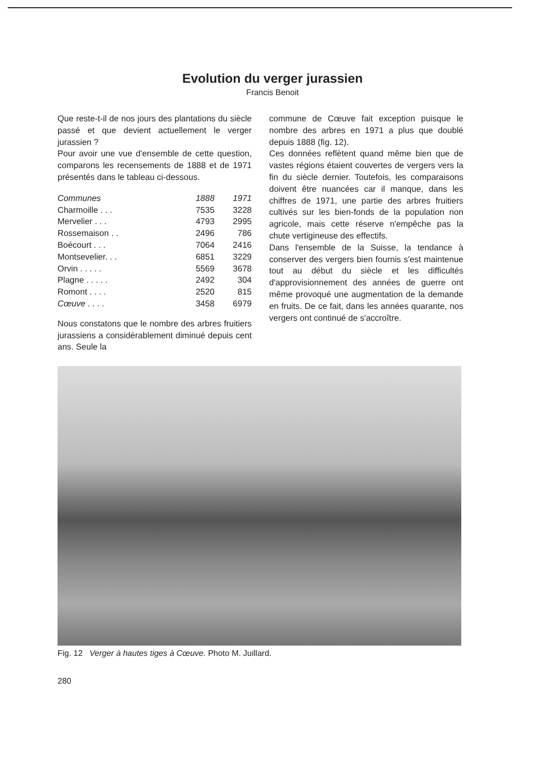Evolution du verger jurassien
Francis Benoit
Que reste-t-il de nos jours des plantations du siècle passé et que devient actuellement le verger jurassien ?
Pour avoir une vue d'ensemble de cette question, comparons les recensements de 1888 et de 1971 présentés dans le tableau ci-dessous.
| Communes | 1888 | 1971 |
| --- | --- | --- |
| Charmoille . . . | 7535 | 3228 |
| Mervelier . . . | 4793 | 2995 |
| Rossemaison . . | 2496 | 786 |
| Boécourt . . . | 7064 | 2416 |
| Montsevelier. . . | 6851 | 3229 |
| Orvin . . . . . | 5569 | 3678 |
| Plagne . . . . . | 2492 | 304 |
| Romont . . . . | 2520 | 815 |
| Cœuve . . . . | 3458 | 6979 |
Nous constatons que le nombre des arbres fruitiers jurassiens a considérablement diminué depuis cent ans. Seule la
commune de Cœuve fait exception puisque le nombre des arbres en 1971 a plus que doublé depuis 1888 (fig. 12).
Ces données reflètent quand même bien que de vastes régions étaient couvertes de vergers vers la fin du siècle dernier. Toutefois, les comparaisons doivent être nuancées car il manque, dans les chiffres de 1971, une partie des arbres fruitiers cultivés sur les bien-fonds de la population non agricole, mais cette réserve n'empêche pas la chute vertigineuse des effectifs.
Dans l'ensemble de la Suisse, la tendance à conserver des vergers bien fournis s'est maintenue tout au début du siècle et les difficultés d'approvisionnement des années de guerre ont même provoqué une augmentation de la demande en fruits. De ce fait, dans les années quarante, nos vergers ont continué de s'accroître.
Fig. 12 Verger à hautes tiges à Cœuve. Photo M. Juillard.
280